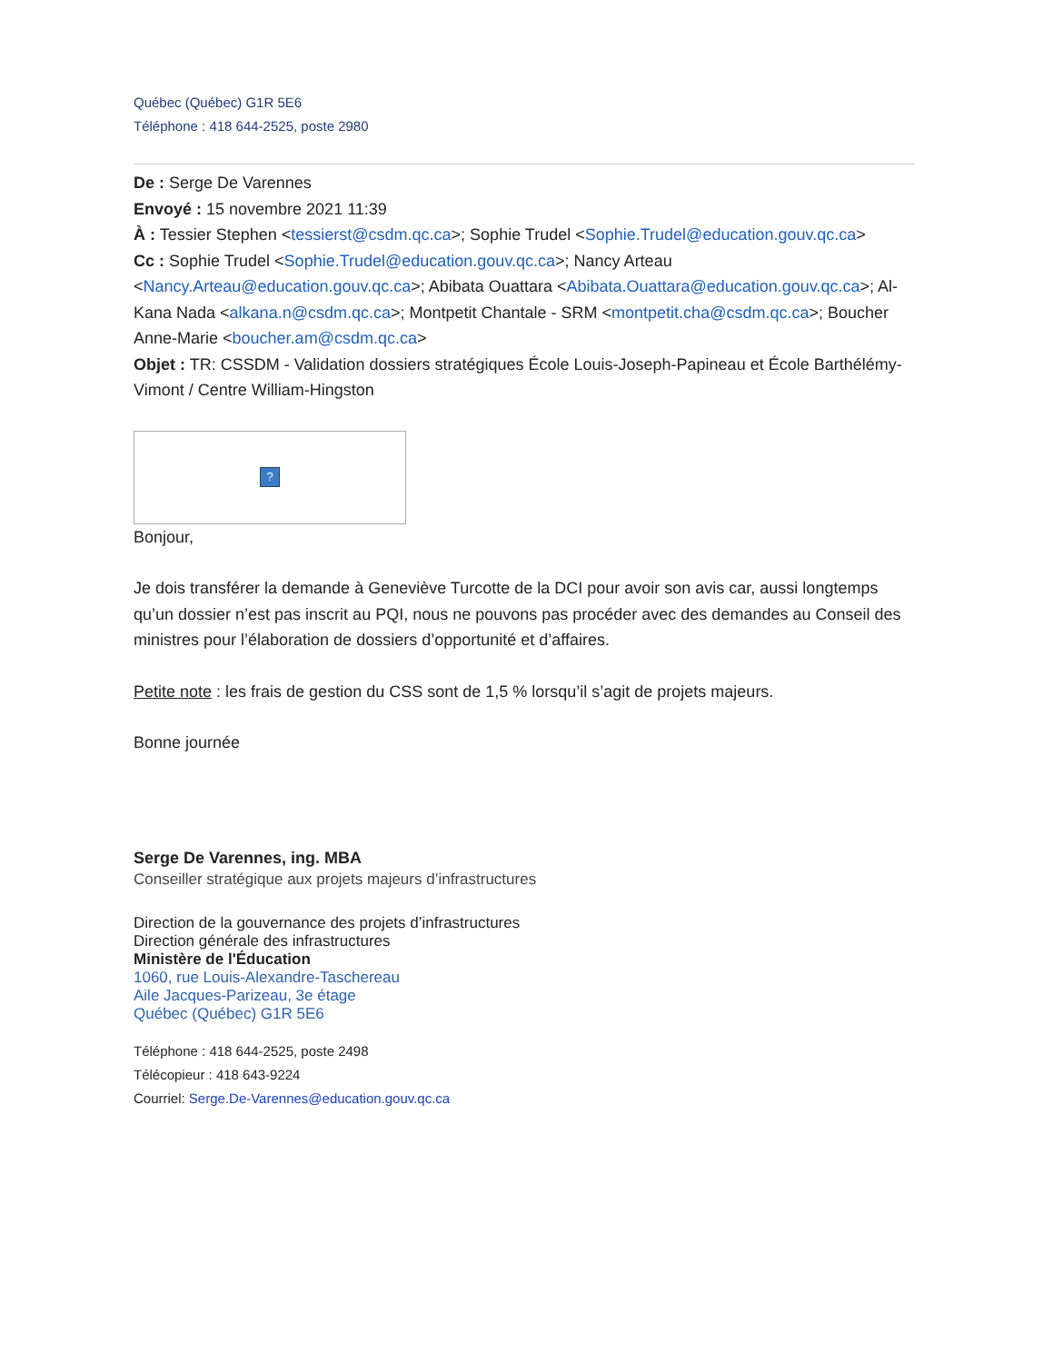Québec (Québec) G1R 5E6
Téléphone : 418 644-2525, poste 2980
De : Serge De Varennes
Envoyé : 15 novembre 2021 11:39
À : Tessier Stephen <tessierst@csdm.qc.ca>; Sophie Trudel <Sophie.Trudel@education.gouv.qc.ca>
Cc : Sophie Trudel <Sophie.Trudel@education.gouv.qc.ca>; Nancy Arteau <Nancy.Arteau@education.gouv.qc.ca>; Abibata Ouattara <Abibata.Ouattara@education.gouv.qc.ca>; Al-Kana Nada <alkana.n@csdm.qc.ca>; Montpetit Chantale - SRM <montpetit.cha@csdm.qc.ca>; Boucher Anne-Marie <boucher.am@csdm.qc.ca>
Objet : TR: CSSDM - Validation dossiers stratégiques École Louis-Joseph-Papineau et École Barthélémy-Vimont / Centre William-Hingston
?
Bonjour,
Je dois transférer la demande à Geneviève Turcotte de la DCI pour avoir son avis car, aussi longtemps qu’un dossier n’est pas inscrit au PQI, nous ne pouvons pas procéder avec des demandes au Conseil des ministres pour l’élaboration de dossiers d’opportunité et d’affaires.
Petite note : les frais de gestion du CSS sont de 1,5 % lorsqu’il s’agit de projets majeurs.
Bonne journée
Serge De Varennes, ing. MBA
Conseiller stratégique aux projets majeurs d’infrastructures
Direction de la gouvernance des projets d’infrastructures
Direction générale des infrastructures
Ministère de l'Éducation
1060, rue Louis-Alexandre-Taschereau
Aile Jacques-Parizeau, 3e étage
Québec (Québec) G1R 5E6
Téléphone : 418 644-2525, poste 2498
Télécopieur : 418 643-9224
Courriel: Serge.De-Varennes@education.gouv.qc.ca